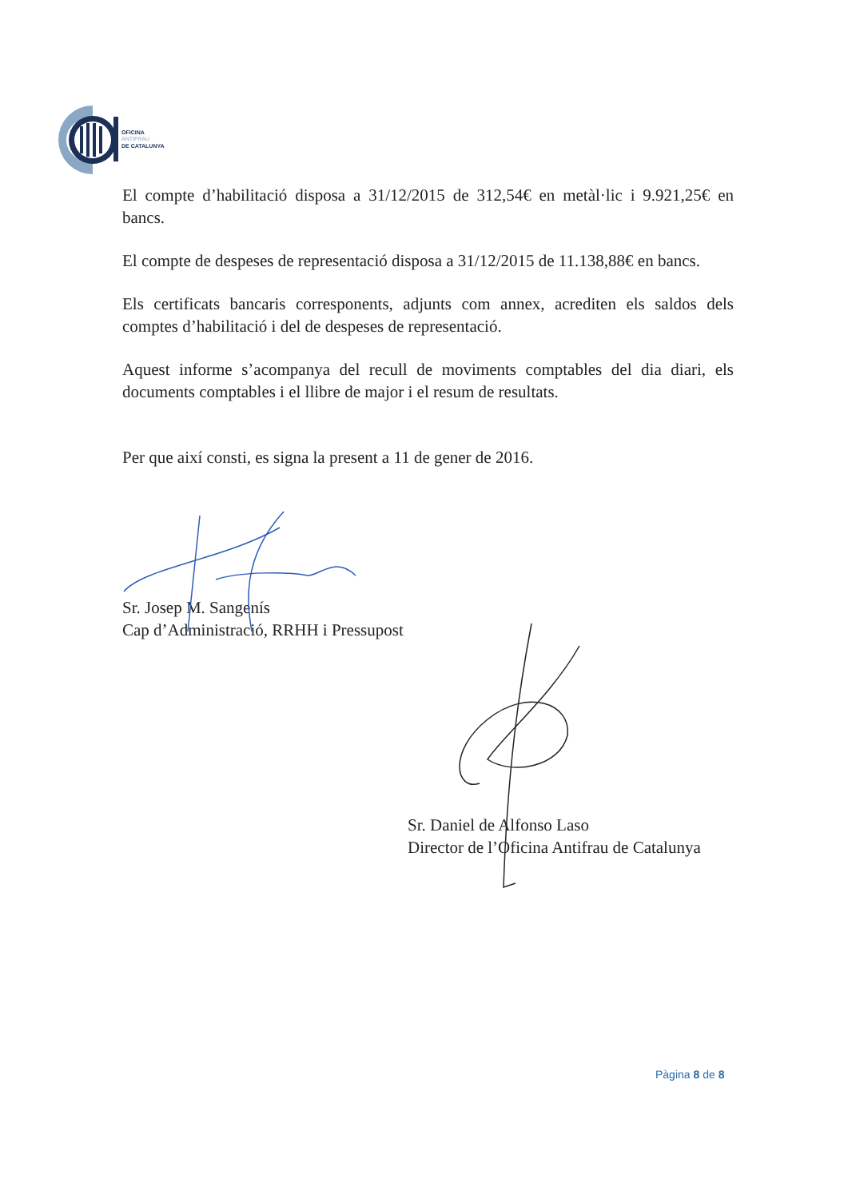OFICINA
ANTIFRAU
DE CATALUNYA
El compte d’habilitació disposa a 31/12/2015 de 312,54€ en metàl·lic i 9.921,25€ en bancs.
El compte de despeses de representació disposa a 31/12/2015 de 11.138,88€ en bancs.
Els certificats bancaris corresponents, adjunts com annex, acrediten els saldos dels comptes d’habilitació i del de despeses de representació.
Aquest informe s’acompanya del recull de moviments comptables del dia diari, els documents comptables i el llibre de major i el resum de resultats.
Per que així consti, es signa la present a 11 de gener de 2016.
Sr. Josep M. Sangenís
Cap d’Administració, RRHH i Pressupost
Sr. Daniel de Alfonso Laso
Director de l’Oficina Antifrau de Catalunya
Pàgina 8 de 8